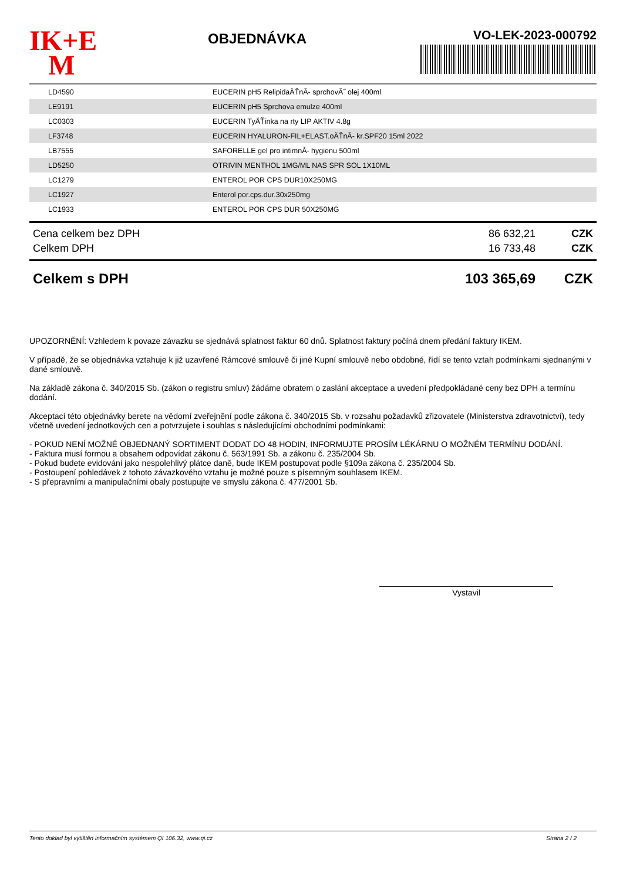IK+E
M
OBJEDNÁVKA
VO-LEK-2023-000792
| LD4590 | EUCERIN pH5 RelipidaÄŤnĂ- sprchovĂ˝ olej 400ml |
| LE9191 | EUCERIN pH5 Sprchova emulze 400ml |
| LC0303 | EUCERIN TyÄŤinka na rty LIP AKTIV 4.8g |
| LF3748 | EUCERIN HYALURON-FIL+ELAST.oÄŤnĂ- kr.SPF20 15ml 2022 |
| LB7555 | SAFORELLE gel pro intimnĂ- hygienu 500ml |
| LD5250 | OTRIVIN MENTHOL 1MG/ML NAS SPR SOL 1X10ML |
| LC1279 | ENTEROL POR CPS DUR10X250MG |
| LC1927 | Enterol por.cps.dur.30x250mg |
| LC1933 | ENTEROL POR CPS DUR 50X250MG |
Cena celkem bez DPH 86 632,21 CZK
Celkem DPH 16 733,48 CZK
Celkem s DPH 103 365,69 CZK
UPOZORNĚNÍ: Vzhledem k povaze závazku se sjednává splatnost faktur 60 dnů. Splatnost faktury počíná dnem předání faktury IKEM.
V případě, že se objednávka vztahuje k již uzavřené Rámcové smlouvě či jiné Kupní smlouvě nebo obdobné, řídí se tento vztah podmínkami sjednanými v dané smlouvě.
Na základě zákona č. 340/2015 Sb. (zákon o registru smluv) žádáme obratem o zaslání akceptace a uvedení předpokládané ceny bez DPH a termínu dodání.
Akceptací této objednávky berete na vědomí zveřejnění podle zákona č. 340/2015 Sb. v rozsahu požadavků zřizovatele (Ministerstva zdravotnictví), tedy včetně uvedení jednotkových cen a potvrzujete i souhlas s následujícími obchodními podmínkami:
- POKUD NENÍ MOŽNÉ OBJEDNANÝ SORTIMENT DODAT DO 48 HODIN, INFORMUJTE PROSÍM LÉKÁRNU O MOŽNÉM TERMÍNU DODÁNÍ.
- Faktura musí formou a obsahem odpovídat zákonu č. 563/1991 Sb. a zákonu č. 235/2004 Sb.
- Pokud budete evidováni jako nespolehlivý plátce daně, bude IKEM postupovat podle §109a zákona č. 235/2004 Sb.
- Postoupení pohledávek z tohoto závazkového vztahu je možné pouze s písemným souhlasem IKEM.
- S přepravními a manipulačními obaly postupujte ve smyslu zákona č. 477/2001 Sb.
Vystavil
Tento doklad byl vytištěn informačním systémem QI 106.32, www.qi.cz Strana 2 / 2